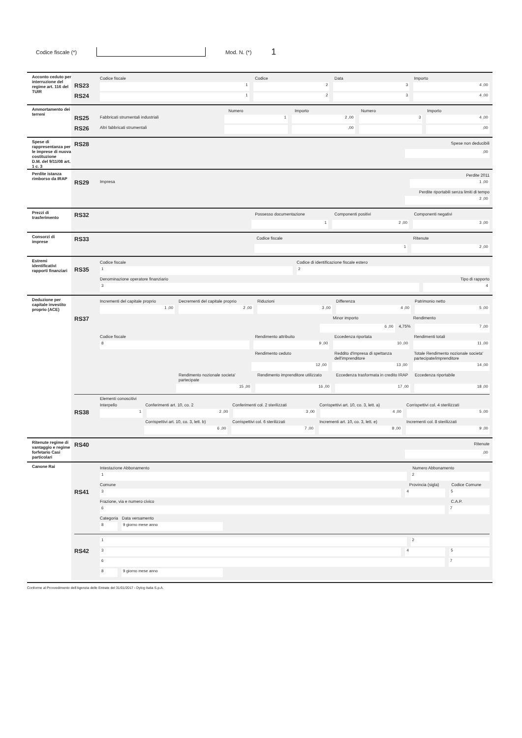Codice fiscale (*) Mod. N. (*) 1
Acconto ceduto per interruzione del regime art. 116 del TUIR
Codice fiscale Codice Data Importo
RS23 1 2 3 4 ,00
RS24 1 2 3 4 ,00
Ammortamento dei terreni
Numero Importo Numero Importo
RS25 Fabbricati strumentali industriali 1 2 ,00 3 4 ,00
RS26 Altri fabbricati strumentali ,00 ,00
Spese di rappresentanza per le imprese di nuova costituzione
D.M. del 9/11/08 art. 1 c. 3
RS28 Spese non deducibili
,00
Perdite istanza rimborso da IRAP
Perdite 2011
RS29 Impresa 1 ,00
Perdite riportabili senza limiti di tempo
2 ,00
Prezzi di trasferimento
RS32 Possesso documentazione Componenti positivi Componenti negativi
1 2 ,00 3 ,00
Consorzi di imprese
RS33 Codice fiscale Ritenute
1 2 ,00
Estremi identificativi rapporti finanziari
Codice fiscale Codice di identificazione fiscale estero
RS35 1 2
Denominazione operatore finanziario Tipo di rapporto
3 4
Deduzione per capitale investito proprio (ACE)
Incrementi del capitale proprio Decrementi del capitale proprio Riduzioni Differenza Patrimonio netto
1 ,00 2 ,00 3 ,00 4 ,00 5 ,00
RS37 Minor importo Rendimento
6 ,00 4,75% 7 ,00
Codice fiscale Rendimento attribuito Eccedenza riportata Rendimenti totali
8 9 ,00 10 ,00 11 ,00
Rendimento ceduto Reddito d'impresa di spettanza dell'imprenditore Totale Rendimento nozionale societa' partecipate/imprenditore
12 ,00 13 ,00 14 ,00
Rendimento nozionale societa' partecipate Rendimento imprenditore utilizzato Eccedenza trasformata in credito IRAP Eccedenza riportabile
15 ,00 16 ,00 17 ,00 18 ,00
Elementi conoscitivi
Interpello Conferimenti art. 10, co. 2 Conferimenti col. 2 sterilizzati Corrispettivi art. 10, co. 3, lett. a) Corrispettivi col. 4 sterilizzati
RS38 1 2 ,00 3 ,00 4 ,00 5 ,00
Corrispettivi art. 10, co. 3, lett. b) Corrispettivi col. 6 sterilizzati Incrementi art. 10, co. 3, lett. e) Incrementi col. 8 sterilizzati
6 ,00 7 ,00 8 ,00 9 ,00
Ritenute regime di vantaggio e regime forfetario Casi particolari
RS40 Ritenute
,00
Canone Rai
Intestazione Abbonamento Numero Abbonamento
1 2
Comune Provincia (sigla) Codice Comune
RS41 3 4 5
Frazione, via e numero civico C.A.P.
6 7
Categoria Data versamento
8 9 giorno mese anno
1 2
RS42 3 4 5
6 7
8 9 giorno mese anno
Conforme al Provvedimento dell'Agenzia delle Entrate del 31/01/2017 - Dylog Italia S.p.A.